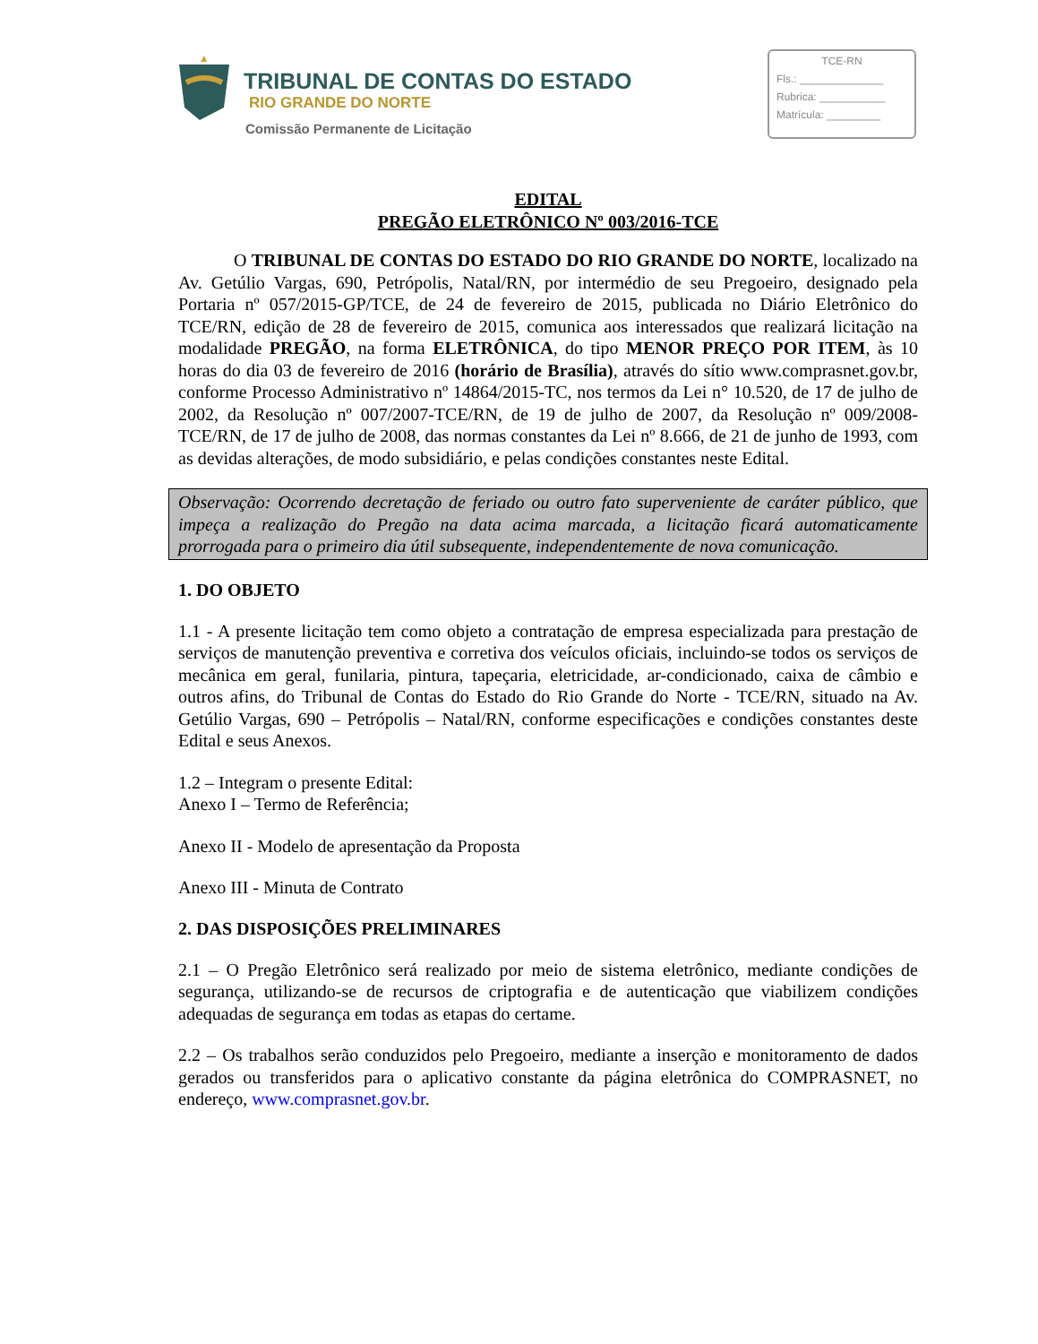TRIBUNAL DE CONTAS DO ESTADO
RIO GRANDE DO NORTE
Comissão Permanente de Licitação
TCE-RN
Fls.: ______________
Rubrica: ___________
Matrícula: _________
EDITAL
PREGÃO ELETRÔNICO Nº 003/2016-TCE
O TRIBUNAL DE CONTAS DO ESTADO DO RIO GRANDE DO NORTE, localizado na Av. Getúlio Vargas, 690, Petrópolis, Natal/RN, por intermédio de seu Pregoeiro, designado pela Portaria nº 057/2015-GP/TCE, de 24 de fevereiro de 2015, publicada no Diário Eletrônico do TCE/RN, edição de 28 de fevereiro de 2015, comunica aos interessados que realizará licitação na modalidade PREGÃO, na forma ELETRÔNICA, do tipo MENOR PREÇO POR ITEM, às 10 horas do dia 03 de fevereiro de 2016 (horário de Brasília), através do sítio www.comprasnet.gov.br, conforme Processo Administrativo nº 14864/2015-TC, nos termos da Lei n° 10.520, de 17 de julho de 2002, da Resolução nº 007/2007-TCE/RN, de 19 de julho de 2007, da Resolução nº 009/2008-TCE/RN, de 17 de julho de 2008, das normas constantes da Lei nº 8.666, de 21 de junho de 1993, com as devidas alterações, de modo subsidiário, e pelas condições constantes neste Edital.
Observação: Ocorrendo decretação de feriado ou outro fato superveniente de caráter público, que impeça a realização do Pregão na data acima marcada, a licitação ficará automaticamente prorrogada para o primeiro dia útil subsequente, independentemente de nova comunicação.
1. DO OBJETO
1.1 - A presente licitação tem como objeto a contratação de empresa especializada para prestação de serviços de manutenção preventiva e corretiva dos veículos oficiais, incluindo-se todos os serviços de mecânica em geral, funilaria, pintura, tapeçaria, eletricidade, ar-condicionado, caixa de câmbio e outros afins, do Tribunal de Contas do Estado do Rio Grande do Norte - TCE/RN, situado na Av. Getúlio Vargas, 690 – Petrópolis – Natal/RN, conforme especificações e condições constantes deste Edital e seus Anexos.
1.2 – Integram o presente Edital:
Anexo I – Termo de Referência;
Anexo II - Modelo de apresentação da Proposta
Anexo III - Minuta de Contrato
2. DAS DISPOSIÇÕES PRELIMINARES
2.1 – O Pregão Eletrônico será realizado por meio de sistema eletrônico, mediante condições de segurança, utilizando-se de recursos de criptografia e de autenticação que viabilizem condições adequadas de segurança em todas as etapas do certame.
2.2 – Os trabalhos serão conduzidos pelo Pregoeiro, mediante a inserção e monitoramento de dados gerados ou transferidos para o aplicativo constante da página eletrônica do COMPRASNET, no endereço, www.comprasnet.gov.br.